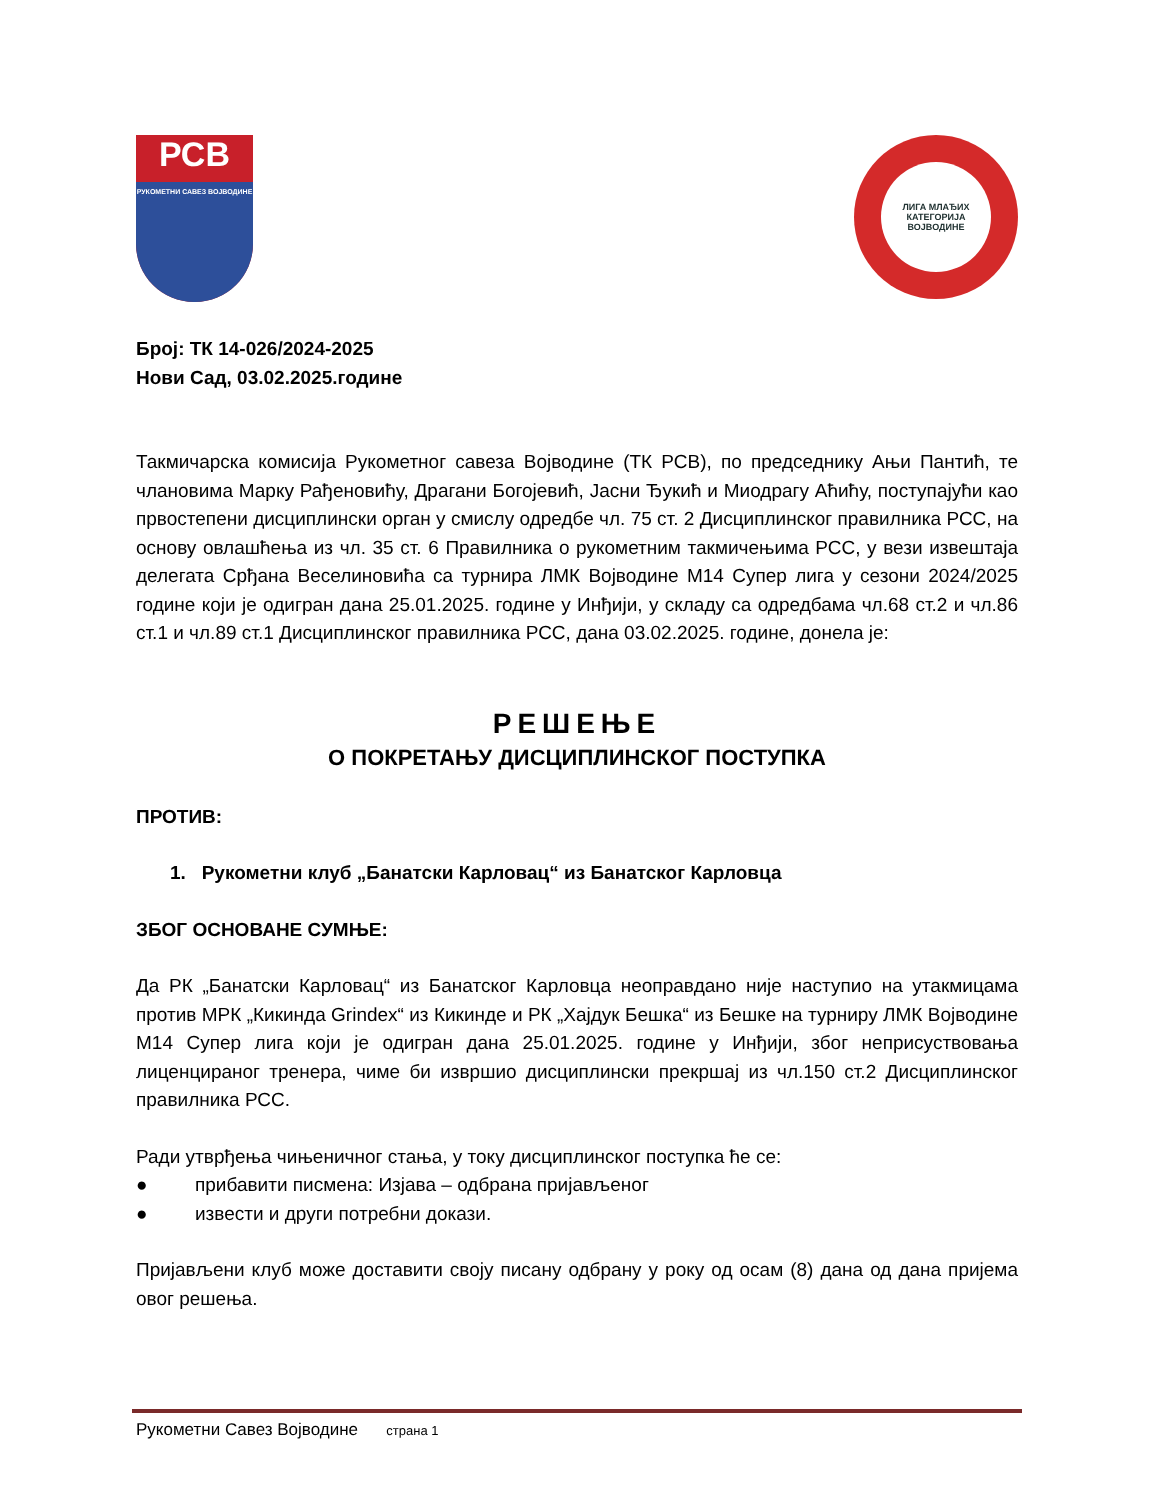РСВ
РУКОМЕТНИ САВЕЗ ВОЈВОДИНЕ
ЛИГА МЛАЂИХ КАТЕГОРИЈА ВОЈВОДИНЕ
Број: ТК 14-026/2024-2025
Нови Сад, 03.02.2025.године
Такмичарска комисија Рукометног савеза Војводине (ТК РСВ), по председнику Ањи Пантић, те члановима Марку Рађеновићу, Драгани Богојевић, Јасни Ђукић и Миодрагу Аћићу, поступајући као првостепени дисциплински орган у смислу одредбе чл. 75 ст. 2 Дисциплинског правилника РСС, на основу овлашћења из чл. 35 ст. 6 Правилника о рукометним такмичењима РСС, у вези извештаја делегата Срђана Веселиновића са турнира ЛМК Војводине М14 Супер лига у сезони 2024/2025 године који је одигран дана 25.01.2025. године у Инђији, у складу са одредбама чл.68 ст.2 и чл.86 ст.1 и чл.89 ст.1 Дисциплинског правилника РСС, дана 03.02.2025. године, донела је:
РЕШЕЊЕ
О ПОКРЕТАЊУ ДИСЦИПЛИНСКОГ ПОСТУПКА
ПРОТИВ:
1. Рукометни клуб „Банатски Карловац“ из Банатског Карловца
ЗБОГ ОСНОВАНЕ СУМЊЕ:
Да РК „Банатски Карловац“ из Банатског Карловца неоправдано није наступио на утакмицама против МРК „Кикинда Grindex“ из Кикинде и РК „Хајдук Бешка“ из Бешке на турниру ЛМК Војводине М14 Супер лига који је одигран дана 25.01.2025. године у Инђији, због неприсуствовања лиценцираног тренера, чиме би извршио дисциплински прекршај из чл.150 ст.2 Дисциплинског правилника РСС.
Ради утврђења чињеничног стања, у току дисциплинског поступка ће се:
● прибавити писмена: Изјава – одбрана пријављеног
● извести и други потребни докази.
Пријављени клуб може доставити своју писану одбрану у року од осам (8) дана од дана пријема овог решења.
Рукометни Савез Војводине страна 1